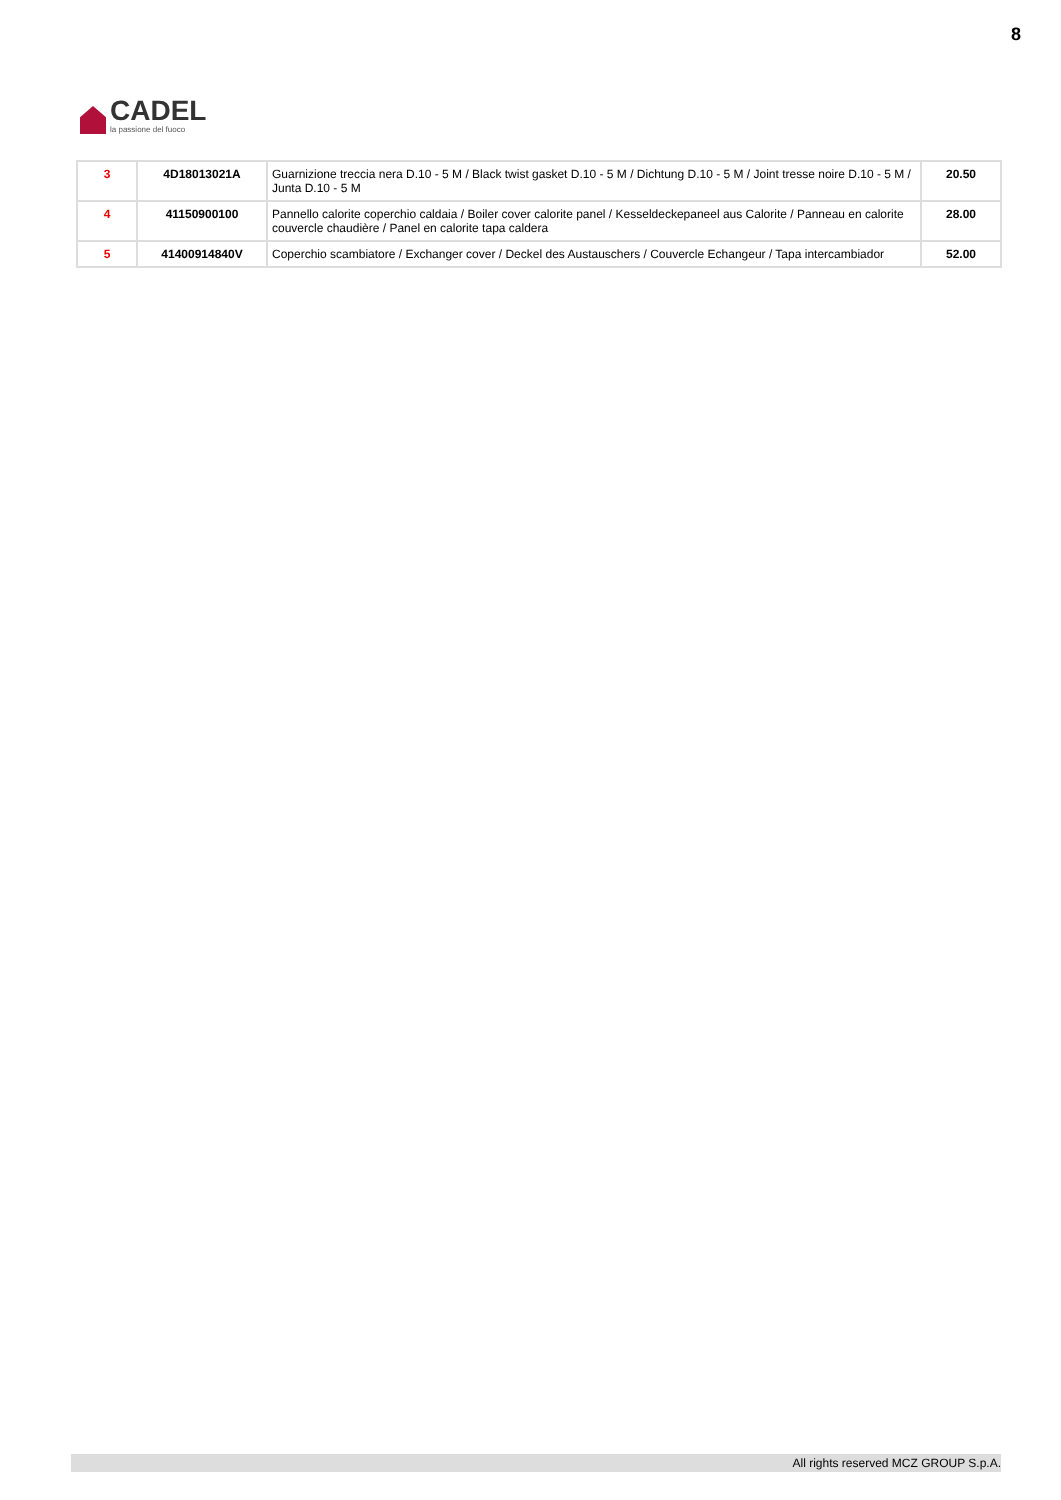CADEL
la passione del fuoco
8
| 3 | 4D18013021A | Guarnizione treccia nera D.10 - 5 M / Black twist gasket D.10 - 5 M / Dichtung D.10 - 5 M / Joint tresse noire D.10 - 5 M / Junta D.10 - 5 M | 20.50 |
| 4 | 41150900100 | Pannello calorite coperchio caldaia / Boiler cover calorite panel / Kesseldeckepaneel aus Calorite / Panneau en calorite couvercle chaudière / Panel en calorite tapa caldera | 28.00 |
| 5 | 41400914840V | Coperchio scambiatore / Exchanger cover / Deckel des Austauschers / Couvercle Echangeur / Tapa intercambiador | 52.00 |
All rights reserved MCZ GROUP S.p.A.